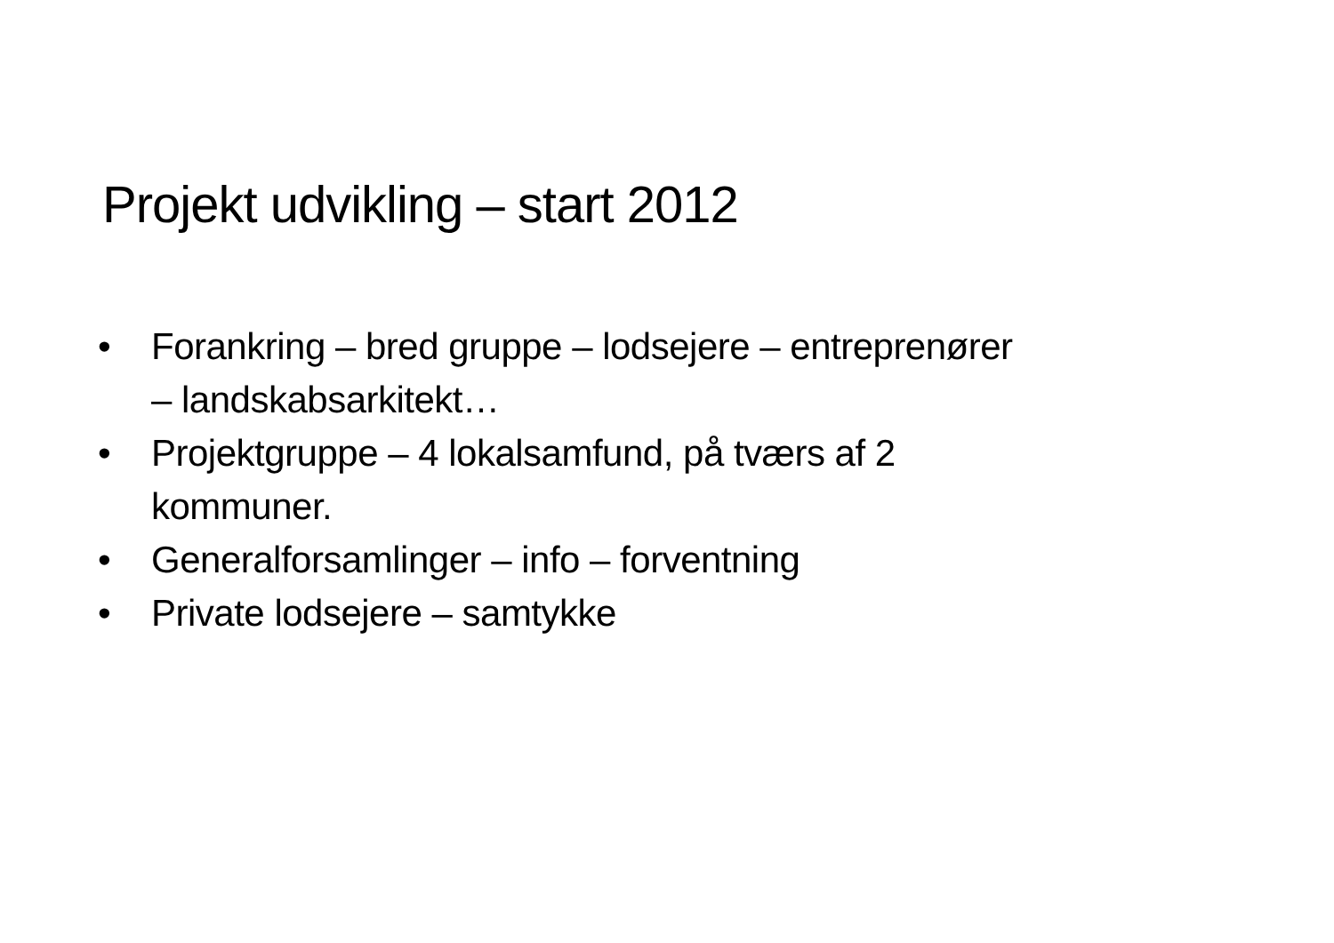Projekt udvikling – start 2012
• Forankring – bred gruppe – lodsejere – entreprenører – landskabsarkitekt…
• Projektgruppe – 4 lokalsamfund, på tværs af 2 kommuner.
• Generalforsamlinger – info – forventning
• Private lodsejere – samtykke